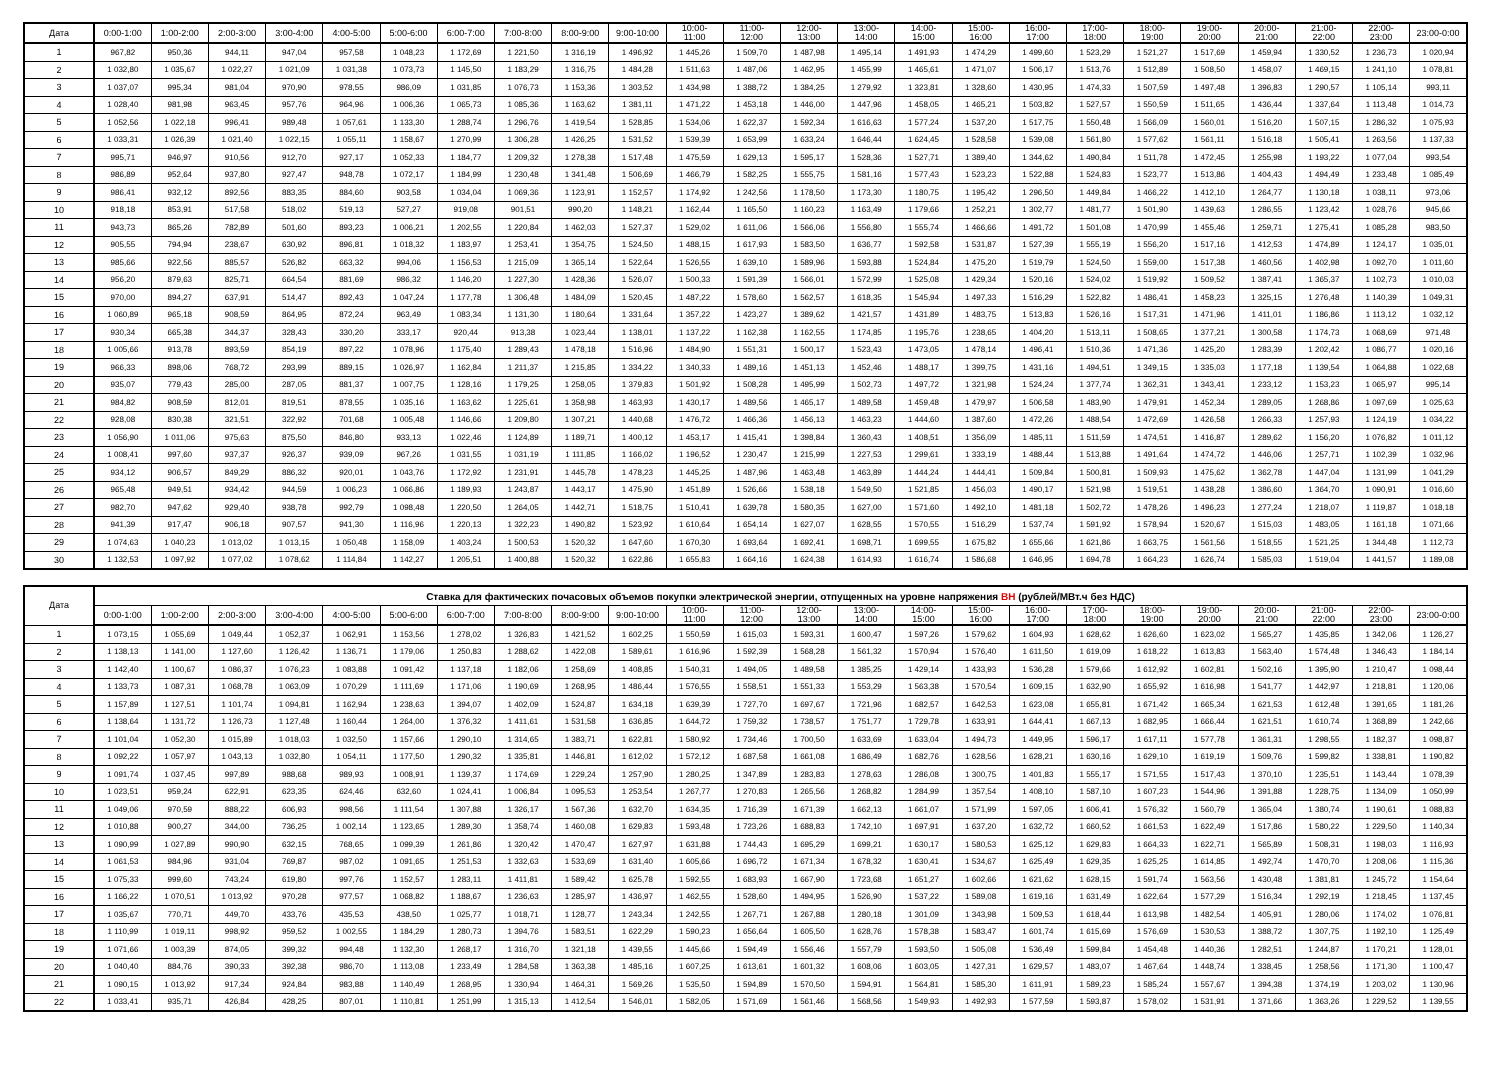| Дата | 0:00-1:00 | 1:00-2:00 | 2:00-3:00 | 3:00-4:00 | 4:00-5:00 | 5:00-6:00 | 6:00-7:00 | 7:00-8:00 | 8:00-9:00 | 9:00-10:00 | 10:00- 11:00 | 11:00- 12:00 | 12:00- 13:00 | 13:00- 14:00 | 14:00- 15:00 | 15:00- 16:00 | 16:00- 17:00 | 17:00- 18:00 | 18:00- 19:00 | 19:00- 20:00 | 20:00- 21:00 | 21:00- 22:00 | 22:00- 23:00 | 23:00-0:00 |
| --- | --- | --- | --- | --- | --- | --- | --- | --- | --- | --- | --- | --- | --- | --- | --- | --- | --- | --- | --- | --- | --- | --- | --- | --- |
| 1 | 967,82 | 950,36 | 944,11 | 947,04 | 957,58 | 1 048,23 | 1 172,69 | 1 221,50 | 1 316,19 | 1 496,92 | 1 445,26 | 1 509,70 | 1 487,98 | 1 495,14 | 1 491,93 | 1 474,29 | 1 499,60 | 1 523,29 | 1 521,27 | 1 517,69 | 1 459,94 | 1 330,52 | 1 236,73 | 1 020,94 |
| 2 | 1 032,80 | 1 035,67 | 1 022,27 | 1 021,09 | 1 031,38 | 1 073,73 | 1 145,50 | 1 183,29 | 1 316,75 | 1 484,28 | 1 511,63 | 1 487,06 | 1 462,95 | 1 455,99 | 1 465,61 | 1 471,07 | 1 506,17 | 1 513,76 | 1 512,89 | 1 508,50 | 1 458,07 | 1 469,15 | 1 241,10 | 1 078,81 |
| 3 | 1 037,07 | 995,34 | 981,04 | 970,90 | 978,55 | 986,09 | 1 031,85 | 1 076,73 | 1 153,36 | 1 303,52 | 1 434,98 | 1 388,72 | 1 384,25 | 1 279,92 | 1 323,81 | 1 328,60 | 1 430,95 | 1 474,33 | 1 507,59 | 1 497,48 | 1 396,83 | 1 290,57 | 1 105,14 | 993,11 |
| 4 | 1 028,40 | 981,98 | 963,45 | 957,76 | 964,96 | 1 006,36 | 1 065,73 | 1 085,36 | 1 163,62 | 1 381,11 | 1 471,22 | 1 453,18 | 1 446,00 | 1 447,96 | 1 458,05 | 1 465,21 | 1 503,82 | 1 527,57 | 1 550,59 | 1 511,65 | 1 436,44 | 1 337,64 | 1 113,48 | 1 014,73 |
| 5 | 1 052,56 | 1 022,18 | 996,41 | 989,48 | 1 057,61 | 1 133,30 | 1 288,74 | 1 296,76 | 1 419,54 | 1 528,85 | 1 534,06 | 1 622,37 | 1 592,34 | 1 616,63 | 1 577,24 | 1 537,20 | 1 517,75 | 1 550,48 | 1 566,09 | 1 560,01 | 1 516,20 | 1 507,15 | 1 286,32 | 1 075,93 |
| 6 | 1 033,31 | 1 026,39 | 1 021,40 | 1 022,15 | 1 055,11 | 1 158,67 | 1 270,99 | 1 306,28 | 1 426,25 | 1 531,52 | 1 539,39 | 1 653,99 | 1 633,24 | 1 646,44 | 1 624,45 | 1 528,58 | 1 539,08 | 1 561,80 | 1 577,62 | 1 561,11 | 1 516,18 | 1 505,41 | 1 263,56 | 1 137,33 |
| 7 | 995,71 | 946,97 | 910,56 | 912,70 | 927,17 | 1 052,33 | 1 184,77 | 1 209,32 | 1 278,38 | 1 517,48 | 1 475,59 | 1 629,13 | 1 595,17 | 1 528,36 | 1 527,71 | 1 389,40 | 1 344,62 | 1 490,84 | 1 511,78 | 1 472,45 | 1 255,98 | 1 193,22 | 1 077,04 | 993,54 |
| 8 | 986,89 | 952,64 | 937,80 | 927,47 | 948,78 | 1 072,17 | 1 184,99 | 1 230,48 | 1 341,48 | 1 506,69 | 1 466,79 | 1 582,25 | 1 555,75 | 1 581,16 | 1 577,43 | 1 523,23 | 1 522,88 | 1 524,83 | 1 523,77 | 1 513,86 | 1 404,43 | 1 494,49 | 1 233,48 | 1 085,49 |
| 9 | 986,41 | 932,12 | 892,56 | 883,35 | 884,60 | 903,58 | 1 034,04 | 1 069,36 | 1 123,91 | 1 152,57 | 1 174,92 | 1 242,56 | 1 178,50 | 1 173,30 | 1 180,75 | 1 195,42 | 1 296,50 | 1 449,84 | 1 466,22 | 1 412,10 | 1 264,77 | 1 130,18 | 1 038,11 | 973,06 |
| 10 | 918,18 | 853,91 | 517,58 | 518,02 | 519,13 | 527,27 | 919,08 | 901,51 | 990,20 | 1 148,21 | 1 162,44 | 1 165,50 | 1 160,23 | 1 163,49 | 1 179,66 | 1 252,21 | 1 302,77 | 1 481,77 | 1 501,90 | 1 439,63 | 1 286,55 | 1 123,42 | 1 028,76 | 945,66 |
| 11 | 943,73 | 865,26 | 782,89 | 501,60 | 893,23 | 1 006,21 | 1 202,55 | 1 220,84 | 1 462,03 | 1 527,37 | 1 529,02 | 1 611,06 | 1 566,06 | 1 556,80 | 1 555,74 | 1 466,66 | 1 491,72 | 1 501,08 | 1 470,99 | 1 455,46 | 1 259,71 | 1 275,41 | 1 085,28 | 983,50 |
| 12 | 905,55 | 794,94 | 238,67 | 630,92 | 896,81 | 1 018,32 | 1 183,97 | 1 253,41 | 1 354,75 | 1 524,50 | 1 488,15 | 1 617,93 | 1 583,50 | 1 636,77 | 1 592,58 | 1 531,87 | 1 527,39 | 1 555,19 | 1 556,20 | 1 517,16 | 1 412,53 | 1 474,89 | 1 124,17 | 1 035,01 |
| 13 | 985,66 | 922,56 | 885,57 | 526,82 | 663,32 | 994,06 | 1 156,53 | 1 215,09 | 1 365,14 | 1 522,64 | 1 526,55 | 1 639,10 | 1 589,96 | 1 593,88 | 1 524,84 | 1 475,20 | 1 519,79 | 1 524,50 | 1 559,00 | 1 517,38 | 1 460,56 | 1 402,98 | 1 092,70 | 1 011,60 |
| 14 | 956,20 | 879,63 | 825,71 | 664,54 | 881,69 | 986,32 | 1 146,20 | 1 227,30 | 1 428,36 | 1 526,07 | 1 500,33 | 1 591,39 | 1 566,01 | 1 572,99 | 1 525,08 | 1 429,34 | 1 520,16 | 1 524,02 | 1 519,92 | 1 509,52 | 1 387,41 | 1 365,37 | 1 102,73 | 1 010,03 |
| 15 | 970,00 | 894,27 | 637,91 | 514,47 | 892,43 | 1 047,24 | 1 177,78 | 1 306,48 | 1 484,09 | 1 520,45 | 1 487,22 | 1 578,60 | 1 562,57 | 1 618,35 | 1 545,94 | 1 497,33 | 1 516,29 | 1 522,82 | 1 486,41 | 1 458,23 | 1 325,15 | 1 276,48 | 1 140,39 | 1 049,31 |
| 16 | 1 060,89 | 965,18 | 908,59 | 864,95 | 872,24 | 963,49 | 1 083,34 | 1 131,30 | 1 180,64 | 1 331,64 | 1 357,22 | 1 423,27 | 1 389,62 | 1 421,57 | 1 431,89 | 1 483,75 | 1 513,83 | 1 526,16 | 1 517,31 | 1 471,96 | 1 411,01 | 1 186,86 | 1 113,12 | 1 032,12 |
| 17 | 930,34 | 665,38 | 344,37 | 328,43 | 330,20 | 333,17 | 920,44 | 913,38 | 1 023,44 | 1 138,01 | 1 137,22 | 1 162,38 | 1 162,55 | 1 174,85 | 1 195,76 | 1 238,65 | 1 404,20 | 1 513,11 | 1 508,65 | 1 377,21 | 1 300,58 | 1 174,73 | 1 068,69 | 971,48 |
| 18 | 1 005,66 | 913,78 | 893,59 | 854,19 | 897,22 | 1 078,96 | 1 175,40 | 1 289,43 | 1 478,18 | 1 516,96 | 1 484,90 | 1 551,31 | 1 500,17 | 1 523,43 | 1 473,05 | 1 478,14 | 1 496,41 | 1 510,36 | 1 471,36 | 1 425,20 | 1 283,39 | 1 202,42 | 1 086,77 | 1 020,16 |
| 19 | 966,33 | 898,06 | 768,72 | 293,99 | 889,15 | 1 026,97 | 1 162,84 | 1 211,37 | 1 215,85 | 1 334,22 | 1 340,33 | 1 489,16 | 1 451,13 | 1 452,46 | 1 488,17 | 1 399,75 | 1 431,16 | 1 494,51 | 1 349,15 | 1 335,03 | 1 177,18 | 1 139,54 | 1 064,88 | 1 022,68 |
| 20 | 935,07 | 779,43 | 285,00 | 287,05 | 881,37 | 1 007,75 | 1 128,16 | 1 179,25 | 1 258,05 | 1 379,83 | 1 501,92 | 1 508,28 | 1 495,99 | 1 502,73 | 1 497,72 | 1 321,98 | 1 524,24 | 1 377,74 | 1 362,31 | 1 343,41 | 1 233,12 | 1 153,23 | 1 065,97 | 995,14 |
| 21 | 984,82 | 908,59 | 812,01 | 819,51 | 878,55 | 1 035,16 | 1 163,62 | 1 225,61 | 1 358,98 | 1 463,93 | 1 430,17 | 1 489,56 | 1 465,17 | 1 489,58 | 1 459,48 | 1 479,97 | 1 506,58 | 1 483,90 | 1 479,91 | 1 452,34 | 1 289,05 | 1 268,86 | 1 097,69 | 1 025,63 |
| 22 | 928,08 | 830,38 | 321,51 | 322,92 | 701,68 | 1 005,48 | 1 146,66 | 1 209,80 | 1 307,21 | 1 440,68 | 1 476,72 | 1 466,36 | 1 456,13 | 1 463,23 | 1 444,60 | 1 387,60 | 1 472,26 | 1 488,54 | 1 472,69 | 1 426,58 | 1 266,33 | 1 257,93 | 1 124,19 | 1 034,22 |
| 23 | 1 056,90 | 1 011,06 | 975,63 | 875,50 | 846,80 | 933,13 | 1 022,46 | 1 124,89 | 1 189,71 | 1 400,12 | 1 453,17 | 1 415,41 | 1 398,84 | 1 360,43 | 1 408,51 | 1 356,09 | 1 485,11 | 1 511,59 | 1 474,51 | 1 416,87 | 1 289,62 | 1 156,20 | 1 076,82 | 1 011,12 |
| 24 | 1 008,41 | 997,60 | 937,37 | 926,37 | 939,09 | 967,26 | 1 031,55 | 1 031,19 | 1 111,85 | 1 166,02 | 1 196,52 | 1 230,47 | 1 215,99 | 1 227,53 | 1 299,61 | 1 333,19 | 1 488,44 | 1 513,88 | 1 491,64 | 1 474,72 | 1 446,06 | 1 257,71 | 1 102,39 | 1 032,96 |
| 25 | 934,12 | 906,57 | 849,29 | 886,32 | 920,01 | 1 043,76 | 1 172,92 | 1 231,91 | 1 445,78 | 1 478,23 | 1 445,25 | 1 487,96 | 1 463,48 | 1 463,89 | 1 444,24 | 1 444,41 | 1 509,84 | 1 500,81 | 1 509,93 | 1 475,62 | 1 362,78 | 1 447,04 | 1 131,99 | 1 041,29 |
| 26 | 965,48 | 949,51 | 934,42 | 944,59 | 1 006,23 | 1 066,86 | 1 189,93 | 1 243,87 | 1 443,17 | 1 475,90 | 1 451,89 | 1 526,66 | 1 538,18 | 1 549,50 | 1 521,85 | 1 456,03 | 1 490,17 | 1 521,98 | 1 519,51 | 1 438,28 | 1 386,60 | 1 364,70 | 1 090,91 | 1 016,60 |
| 27 | 982,70 | 947,62 | 929,40 | 938,78 | 992,79 | 1 098,48 | 1 220,50 | 1 264,05 | 1 442,71 | 1 518,75 | 1 510,41 | 1 639,78 | 1 580,35 | 1 627,00 | 1 571,60 | 1 492,10 | 1 481,18 | 1 502,72 | 1 478,26 | 1 496,23 | 1 277,24 | 1 218,07 | 1 119,87 | 1 018,18 |
| 28 | 941,39 | 917,47 | 906,18 | 907,57 | 941,30 | 1 116,96 | 1 220,13 | 1 322,23 | 1 490,82 | 1 523,92 | 1 610,64 | 1 654,14 | 1 627,07 | 1 628,55 | 1 570,55 | 1 516,29 | 1 537,74 | 1 591,92 | 1 578,94 | 1 520,67 | 1 515,03 | 1 483,05 | 1 161,18 | 1 071,66 |
| 29 | 1 074,63 | 1 040,23 | 1 013,02 | 1 013,15 | 1 050,48 | 1 158,09 | 1 403,24 | 1 500,53 | 1 520,32 | 1 647,60 | 1 670,30 | 1 693,64 | 1 692,41 | 1 698,71 | 1 699,55 | 1 675,82 | 1 655,66 | 1 621,86 | 1 663,75 | 1 561,56 | 1 518,55 | 1 521,25 | 1 344,48 | 1 112,73 |
| 30 | 1 132,53 | 1 097,92 | 1 077,02 | 1 078,62 | 1 114,84 | 1 142,27 | 1 205,51 | 1 400,88 | 1 520,32 | 1 622,86 | 1 655,83 | 1 664,16 | 1 624,38 | 1 614,93 | 1 616,74 | 1 586,68 | 1 646,95 | 1 694,78 | 1 664,23 | 1 626,74 | 1 585,03 | 1 519,04 | 1 441,57 | 1 189,08 |
| Дата | Ставка для фактических почасовых объемов покупки электрической энергии, отпущенных на уровне напряжения ВН (рублей/МВт.ч без НДС) | | | | | | | | | | | | | | | | | | | | | | | |
| --- | --- | --- | --- | --- | --- | --- | --- | --- | --- | --- | --- | --- | --- | --- | --- | --- | --- | --- | --- | --- | --- | --- | --- | --- |
| | 0:00-1:00 | 1:00-2:00 | 2:00-3:00 | 3:00-4:00 | 4:00-5:00 | 5:00-6:00 | 6:00-7:00 | 7:00-8:00 | 8:00-9:00 | 9:00-10:00 | 10:00- 11:00 | 11:00- 12:00 | 12:00- 13:00 | 13:00- 14:00 | 14:00- 15:00 | 15:00- 16:00 | 16:00- 17:00 | 17:00- 18:00 | 18:00- 19:00 | 19:00- 20:00 | 20:00- 21:00 | 21:00- 22:00 | 22:00- 23:00 | 23:00-0:00 |
| 1 | 1 073,15 | 1 055,69 | 1 049,44 | 1 052,37 | 1 062,91 | 1 153,56 | 1 278,02 | 1 326,83 | 1 421,52 | 1 602,25 | 1 550,59 | 1 615,03 | 1 593,31 | 1 600,47 | 1 597,26 | 1 579,62 | 1 604,93 | 1 628,62 | 1 626,60 | 1 623,02 | 1 565,27 | 1 435,85 | 1 342,06 | 1 126,27 |
| 2 | 1 138,13 | 1 141,00 | 1 127,60 | 1 126,42 | 1 136,71 | 1 179,06 | 1 250,83 | 1 288,62 | 1 422,08 | 1 589,61 | 1 616,96 | 1 592,39 | 1 568,28 | 1 561,32 | 1 570,94 | 1 576,40 | 1 611,50 | 1 619,09 | 1 618,22 | 1 613,83 | 1 563,40 | 1 574,48 | 1 346,43 | 1 184,14 |
| 3 | 1 142,40 | 1 100,67 | 1 086,37 | 1 076,23 | 1 083,88 | 1 091,42 | 1 137,18 | 1 182,06 | 1 258,69 | 1 408,85 | 1 540,31 | 1 494,05 | 1 489,58 | 1 385,25 | 1 429,14 | 1 433,93 | 1 536,28 | 1 579,66 | 1 612,92 | 1 602,81 | 1 502,16 | 1 395,90 | 1 210,47 | 1 098,44 |
| 4 | 1 133,73 | 1 087,31 | 1 068,78 | 1 063,09 | 1 070,29 | 1 111,69 | 1 171,06 | 1 190,69 | 1 268,95 | 1 486,44 | 1 576,55 | 1 558,51 | 1 551,33 | 1 553,29 | 1 563,38 | 1 570,54 | 1 609,15 | 1 632,90 | 1 655,92 | 1 616,98 | 1 541,77 | 1 442,97 | 1 218,81 | 1 120,06 |
| 5 | 1 157,89 | 1 127,51 | 1 101,74 | 1 094,81 | 1 162,94 | 1 238,63 | 1 394,07 | 1 402,09 | 1 524,87 | 1 634,18 | 1 639,39 | 1 727,70 | 1 697,67 | 1 721,96 | 1 682,57 | 1 642,53 | 1 623,08 | 1 655,81 | 1 671,42 | 1 665,34 | 1 621,53 | 1 612,48 | 1 391,65 | 1 181,26 |
| 6 | 1 138,64 | 1 131,72 | 1 126,73 | 1 127,48 | 1 160,44 | 1 264,00 | 1 376,32 | 1 411,61 | 1 531,58 | 1 636,85 | 1 644,72 | 1 759,32 | 1 738,57 | 1 751,77 | 1 729,78 | 1 633,91 | 1 644,41 | 1 667,13 | 1 682,95 | 1 666,44 | 1 621,51 | 1 610,74 | 1 368,89 | 1 242,66 |
| 7 | 1 101,04 | 1 052,30 | 1 015,89 | 1 018,03 | 1 032,50 | 1 157,66 | 1 290,10 | 1 314,65 | 1 383,71 | 1 622,81 | 1 580,92 | 1 734,46 | 1 700,50 | 1 633,69 | 1 633,04 | 1 494,73 | 1 449,95 | 1 596,17 | 1 617,11 | 1 577,78 | 1 361,31 | 1 298,55 | 1 182,37 | 1 098,87 |
| 8 | 1 092,22 | 1 057,97 | 1 043,13 | 1 032,80 | 1 054,11 | 1 177,50 | 1 290,32 | 1 335,81 | 1 446,81 | 1 612,02 | 1 572,12 | 1 687,58 | 1 661,08 | 1 686,49 | 1 682,76 | 1 628,56 | 1 628,21 | 1 630,16 | 1 629,10 | 1 619,19 | 1 509,76 | 1 599,82 | 1 338,81 | 1 190,82 |
| 9 | 1 091,74 | 1 037,45 | 997,89 | 988,68 | 989,93 | 1 008,91 | 1 139,37 | 1 174,69 | 1 229,24 | 1 257,90 | 1 280,25 | 1 347,89 | 1 283,83 | 1 278,63 | 1 286,08 | 1 300,75 | 1 401,83 | 1 555,17 | 1 571,55 | 1 517,43 | 1 370,10 | 1 235,51 | 1 143,44 | 1 078,39 |
| 10 | 1 023,51 | 959,24 | 622,91 | 623,35 | 624,46 | 632,60 | 1 024,41 | 1 006,84 | 1 095,53 | 1 253,54 | 1 267,77 | 1 270,83 | 1 265,56 | 1 268,82 | 1 284,99 | 1 357,54 | 1 408,10 | 1 587,10 | 1 607,23 | 1 544,96 | 1 391,88 | 1 228,75 | 1 134,09 | 1 050,99 |
| 11 | 1 049,06 | 970,59 | 888,22 | 606,93 | 998,56 | 1 111,54 | 1 307,88 | 1 326,17 | 1 567,36 | 1 632,70 | 1 634,35 | 1 716,39 | 1 671,39 | 1 662,13 | 1 661,07 | 1 571,99 | 1 597,05 | 1 606,41 | 1 576,32 | 1 560,79 | 1 365,04 | 1 380,74 | 1 190,61 | 1 088,83 |
| 12 | 1 010,88 | 900,27 | 344,00 | 736,25 | 1 002,14 | 1 123,65 | 1 289,30 | 1 358,74 | 1 460,08 | 1 629,83 | 1 593,48 | 1 723,26 | 1 688,83 | 1 742,10 | 1 697,91 | 1 637,20 | 1 632,72 | 1 660,52 | 1 661,53 | 1 622,49 | 1 517,86 | 1 580,22 | 1 229,50 | 1 140,34 |
| 13 | 1 090,99 | 1 027,89 | 990,90 | 632,15 | 768,65 | 1 099,39 | 1 261,86 | 1 320,42 | 1 470,47 | 1 627,97 | 1 631,88 | 1 744,43 | 1 695,29 | 1 699,21 | 1 630,17 | 1 580,53 | 1 625,12 | 1 629,83 | 1 664,33 | 1 622,71 | 1 565,89 | 1 508,31 | 1 198,03 | 1 116,93 |
| 14 | 1 061,53 | 984,96 | 931,04 | 769,87 | 987,02 | 1 091,65 | 1 251,53 | 1 332,63 | 1 533,69 | 1 631,40 | 1 605,66 | 1 696,72 | 1 671,34 | 1 678,32 | 1 630,41 | 1 534,67 | 1 625,49 | 1 629,35 | 1 625,25 | 1 614,85 | 1 492,74 | 1 470,70 | 1 208,06 | 1 115,36 |
| 15 | 1 075,33 | 999,60 | 743,24 | 619,80 | 997,76 | 1 152,57 | 1 283,11 | 1 411,81 | 1 589,42 | 1 625,78 | 1 592,55 | 1 683,93 | 1 667,90 | 1 723,68 | 1 651,27 | 1 602,66 | 1 621,62 | 1 628,15 | 1 591,74 | 1 563,56 | 1 430,48 | 1 381,81 | 1 245,72 | 1 154,64 |
| 16 | 1 166,22 | 1 070,51 | 1 013,92 | 970,28 | 977,57 | 1 068,82 | 1 188,67 | 1 236,63 | 1 285,97 | 1 436,97 | 1 462,55 | 1 528,60 | 1 494,95 | 1 526,90 | 1 537,22 | 1 589,08 | 1 619,16 | 1 631,49 | 1 622,64 | 1 577,29 | 1 516,34 | 1 292,19 | 1 218,45 | 1 137,45 |
| 17 | 1 035,67 | 770,71 | 449,70 | 433,76 | 435,53 | 438,50 | 1 025,77 | 1 018,71 | 1 128,77 | 1 243,34 | 1 242,55 | 1 267,71 | 1 267,88 | 1 280,18 | 1 301,09 | 1 343,98 | 1 509,53 | 1 618,44 | 1 613,98 | 1 482,54 | 1 405,91 | 1 280,06 | 1 174,02 | 1 076,81 |
| 18 | 1 110,99 | 1 019,11 | 998,92 | 959,52 | 1 002,55 | 1 184,29 | 1 280,73 | 1 394,76 | 1 583,51 | 1 622,29 | 1 590,23 | 1 656,64 | 1 605,50 | 1 628,76 | 1 578,38 | 1 583,47 | 1 601,74 | 1 615,69 | 1 576,69 | 1 530,53 | 1 388,72 | 1 307,75 | 1 192,10 | 1 125,49 |
| 19 | 1 071,66 | 1 003,39 | 874,05 | 399,32 | 994,48 | 1 132,30 | 1 268,17 | 1 316,70 | 1 321,18 | 1 439,55 | 1 445,66 | 1 594,49 | 1 556,46 | 1 557,79 | 1 593,50 | 1 505,08 | 1 536,49 | 1 599,84 | 1 454,48 | 1 440,36 | 1 282,51 | 1 244,87 | 1 170,21 | 1 128,01 |
| 20 | 1 040,40 | 884,76 | 390,33 | 392,38 | 986,70 | 1 113,08 | 1 233,49 | 1 284,58 | 1 363,38 | 1 485,16 | 1 607,25 | 1 613,61 | 1 601,32 | 1 608,06 | 1 603,05 | 1 427,31 | 1 629,57 | 1 483,07 | 1 467,64 | 1 448,74 | 1 338,45 | 1 258,56 | 1 171,30 | 1 100,47 |
| 21 | 1 090,15 | 1 013,92 | 917,34 | 924,84 | 983,88 | 1 140,49 | 1 268,95 | 1 330,94 | 1 464,31 | 1 569,26 | 1 535,50 | 1 594,89 | 1 570,50 | 1 594,91 | 1 564,81 | 1 585,30 | 1 611,91 | 1 589,23 | 1 585,24 | 1 557,67 | 1 394,38 | 1 374,19 | 1 203,02 | 1 130,96 |
| 22 | 1 033,41 | 935,71 | 426,84 | 428,25 | 807,01 | 1 110,81 | 1 251,99 | 1 315,13 | 1 412,54 | 1 546,01 | 1 582,05 | 1 571,69 | 1 561,46 | 1 568,56 | 1 549,93 | 1 492,93 | 1 577,59 | 1 593,87 | 1 578,02 | 1 531,91 | 1 371,66 | 1 363,26 | 1 229,52 | 1 139,55 |